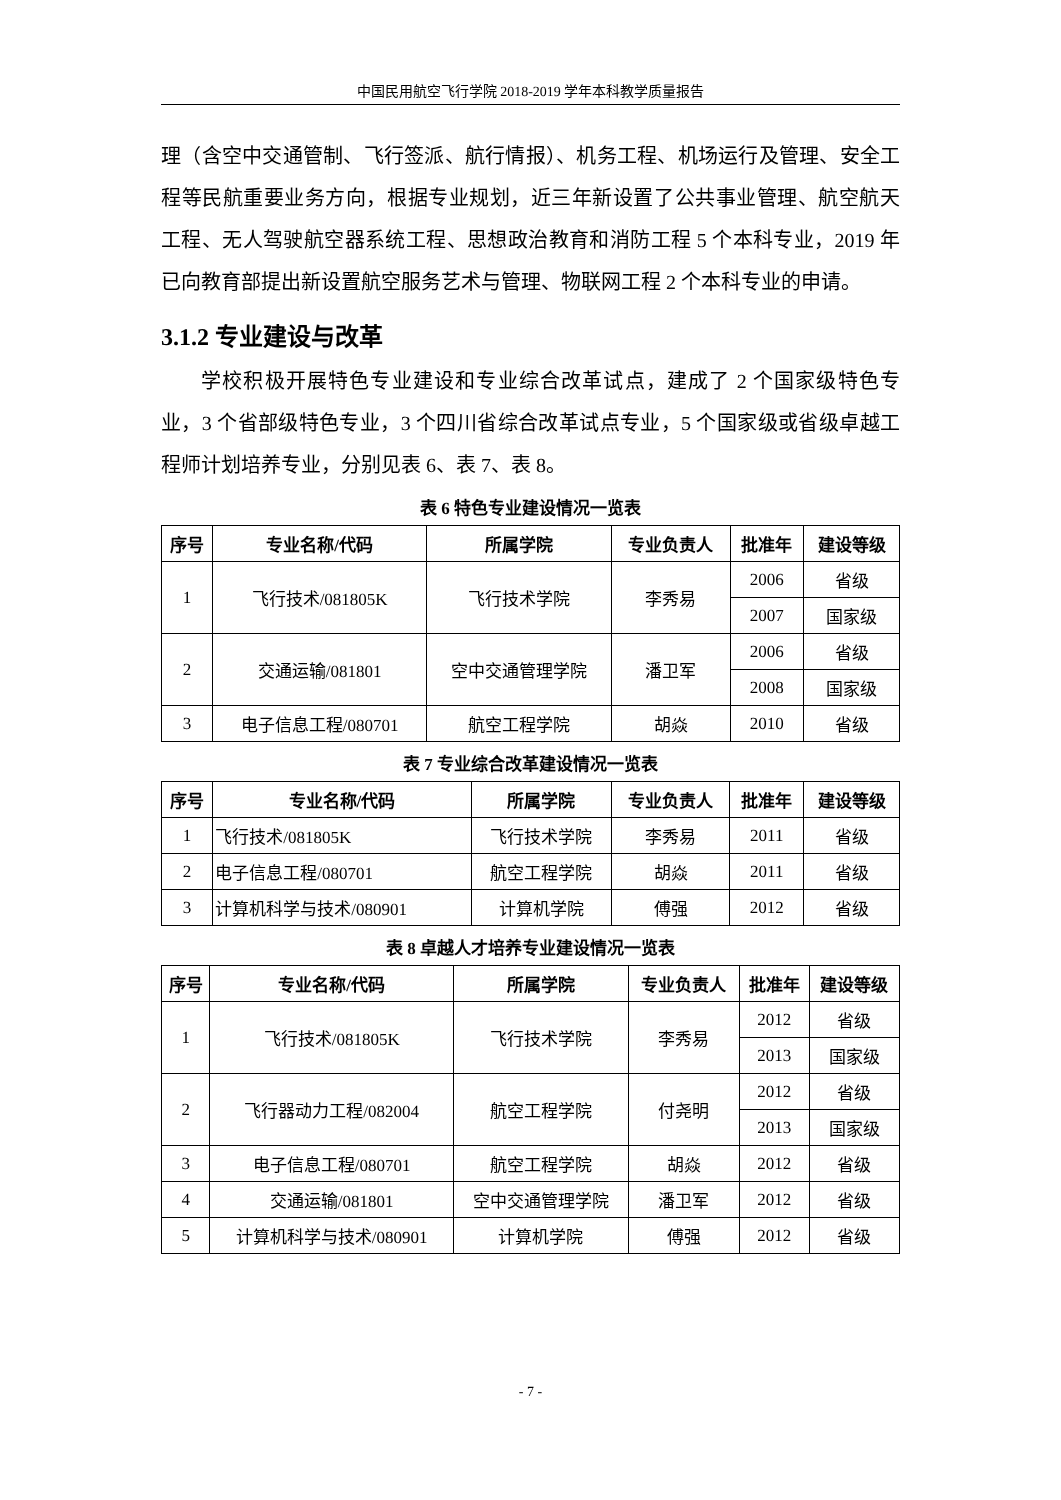中国民用航空飞行学院 2018-2019 学年本科教学质量报告
理（含空中交通管制、飞行签派、航行情报）、机务工程、机场运行及管理、安全工程等民航重要业务方向，根据专业规划，近三年新设置了公共事业管理、航空航天工程、无人驾驶航空器系统工程、思想政治教育和消防工程 5 个本科专业，2019 年已向教育部提出新设置航空服务艺术与管理、物联网工程 2 个本科专业的申请。
3.1.2 专业建设与改革
学校积极开展特色专业建设和专业综合改革试点，建成了 2 个国家级特色专业，3 个省部级特色专业，3 个四川省综合改革试点专业，5 个国家级或省级卓越工程师计划培养专业，分别见表 6、表 7、表 8。
表 6 特色专业建设情况一览表
| 序号 | 专业名称/代码 | 所属学院 | 专业负责人 | 批准年 | 建设等级 |
| --- | --- | --- | --- | --- | --- |
| 1 | 飞行技术/081805K | 飞行技术学院 | 李秀易 | 2006 | 省级 |
| | | | | 2007 | 国家级 |
| 2 | 交通运输/081801 | 空中交通管理学院 | 潘卫军 | 2006 | 省级 |
| | | | | 2008 | 国家级 |
| 3 | 电子信息工程/080701 | 航空工程学院 | 胡焱 | 2010 | 省级 |
表 7 专业综合改革建设情况一览表
| 序号 | 专业名称/代码 | 所属学院 | 专业负责人 | 批准年 | 建设等级 |
| --- | --- | --- | --- | --- | --- |
| 1 | 飞行技术/081805K | 飞行技术学院 | 李秀易 | 2011 | 省级 |
| 2 | 电子信息工程/080701 | 航空工程学院 | 胡焱 | 2011 | 省级 |
| 3 | 计算机科学与技术/080901 | 计算机学院 | 傅强 | 2012 | 省级 |
表 8 卓越人才培养专业建设情况一览表
| 序号 | 专业名称/代码 | 所属学院 | 专业负责人 | 批准年 | 建设等级 |
| --- | --- | --- | --- | --- | --- |
| 1 | 飞行技术/081805K | 飞行技术学院 | 李秀易 | 2012 | 省级 |
| | | | | 2013 | 国家级 |
| 2 | 飞行器动力工程/082004 | 航空工程学院 | 付尧明 | 2012 | 省级 |
| | | | | 2013 | 国家级 |
| 3 | 电子信息工程/080701 | 航空工程学院 | 胡焱 | 2012 | 省级 |
| 4 | 交通运输/081801 | 空中交通管理学院 | 潘卫军 | 2012 | 省级 |
| 5 | 计算机科学与技术/080901 | 计算机学院 | 傅强 | 2012 | 省级 |
- 7 -